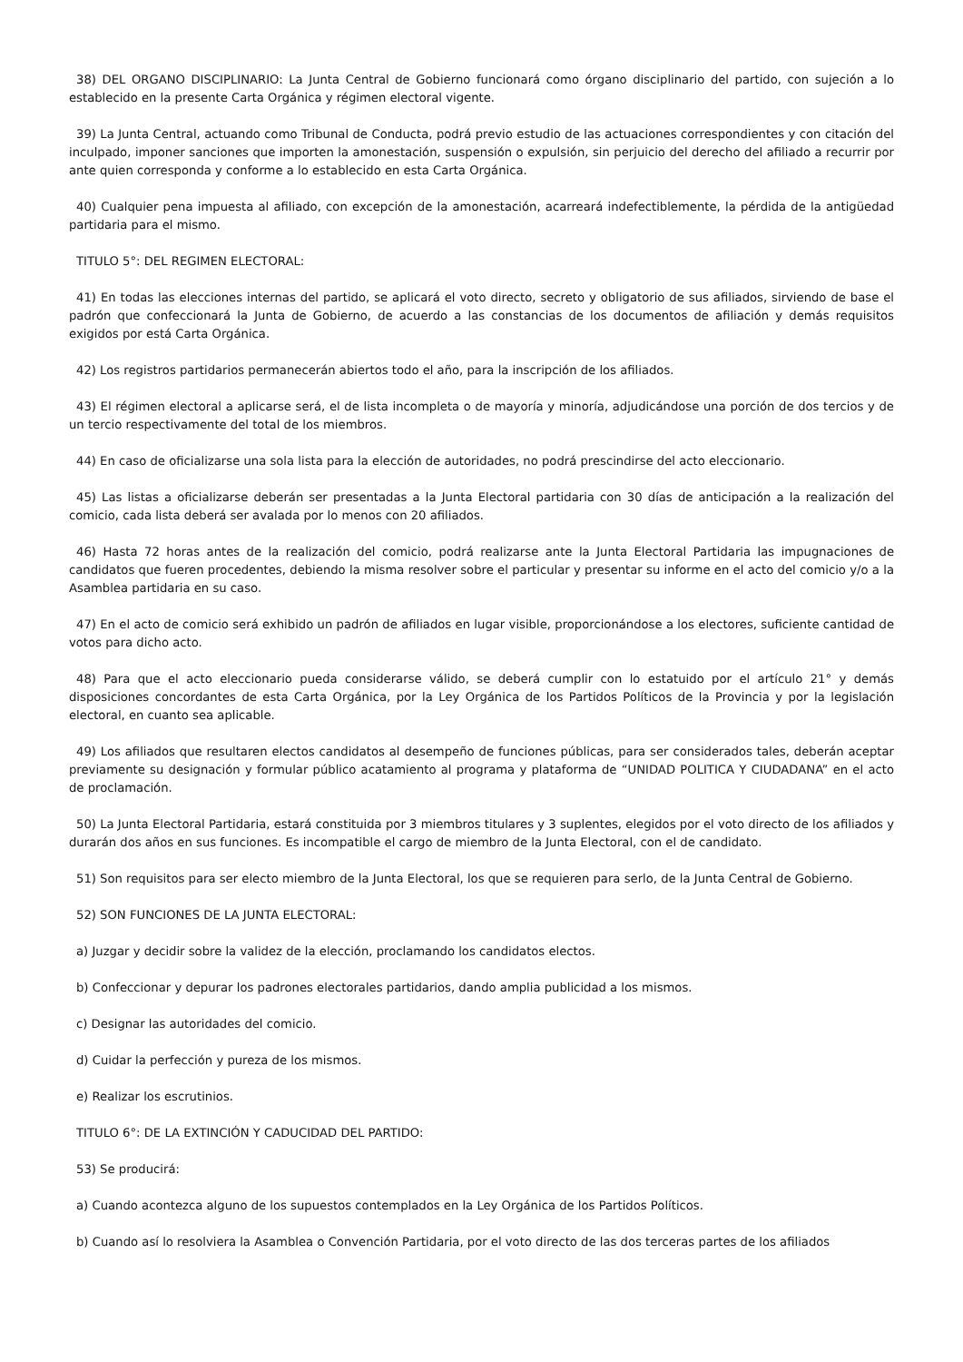38) DEL ORGANO DISCIPLINARIO: La Junta Central de Gobierno funcionará como órgano disciplinario del partido, con sujeción a lo establecido en la presente Carta Orgánica y régimen electoral vigente.
39) La Junta Central, actuando como Tribunal de Conducta, podrá previo estudio de las actuaciones correspondientes y con citación del inculpado, imponer sanciones que importen la amonestación, suspensión o expulsión, sin perjuicio del derecho del afiliado a recurrir por ante quien corresponda y conforme a lo establecido en esta Carta Orgánica.
40) Cualquier pena impuesta al afiliado, con excepción de la amonestación, acarreará indefectiblemente, la pérdida de la antigüedad partidaria para el mismo.
TITULO 5°: DEL REGIMEN ELECTORAL:
41) En todas las elecciones internas del partido, se aplicará el voto directo, secreto y obligatorio de sus afiliados, sirviendo de base el padrón que confeccionará la Junta de Gobierno, de acuerdo a las constancias de los documentos de afiliación y demás requisitos exigidos por está Carta Orgánica.
42) Los registros partidarios permanecerán abiertos todo el año, para la inscripción de los afiliados.
43) El régimen electoral a aplicarse será, el de lista incompleta o de mayoría y minoría, adjudicándose una porción de dos tercios y de un tercio respectivamente del total de los miembros.
44) En caso de oficializarse una sola lista para la elección de autoridades, no podrá prescindirse del acto eleccionario.
45) Las listas a oficializarse deberán ser presentadas a la Junta Electoral partidaria con 30 días de anticipación a la realización del comicio, cada lista deberá ser avalada por lo menos con 20 afiliados.
46) Hasta 72 horas antes de la realización del comicio, podrá realizarse ante la Junta Electoral Partidaria las impugnaciones de candidatos que fueren procedentes, debiendo la misma resolver sobre el particular y presentar su informe en el acto del comicio y/o a la Asamblea partidaria en su caso.
47) En el acto de comicio será exhibido un padrón de afiliados en lugar visible, proporcionándose a los electores, suficiente cantidad de votos para dicho acto.
48) Para que el acto eleccionario pueda considerarse válido, se deberá cumplir con lo estatuido por el artículo 21° y demás disposiciones concordantes de esta Carta Orgánica, por la Ley Orgánica de los Partidos Políticos de la Provincia y por la legislación electoral, en cuanto sea aplicable.
49) Los afiliados que resultaren electos candidatos al desempeño de funciones públicas, para ser considerados tales, deberán aceptar previamente su designación y formular público acatamiento al programa y plataforma de “UNIDAD POLITICA Y CIUDADANA” en el acto de proclamación.
50) La Junta Electoral Partidaria, estará constituida por 3 miembros titulares y 3 suplentes, elegidos por el voto directo de los afiliados y durarán dos años en sus funciones. Es incompatible el cargo de miembro de la Junta Electoral, con el de candidato.
51) Son requisitos para ser electo miembro de la Junta Electoral, los que se requieren para serlo, de la Junta Central de Gobierno.
52) SON FUNCIONES DE LA JUNTA ELECTORAL:
a) Juzgar y decidir sobre la validez de la elección, proclamando los candidatos electos.
b) Confeccionar y depurar los padrones electorales partidarios, dando amplia publicidad a los mismos.
c) Designar las autoridades del comicio.
d) Cuidar la perfección y pureza de los mismos.
e) Realizar los escrutinios.
TITULO 6°: DE LA EXTINCIÓN Y CADUCIDAD DEL PARTIDO:
53) Se producirá:
a) Cuando acontezca alguno de los supuestos contemplados en la Ley Orgánica de los Partidos Políticos.
b) Cuando así lo resolviera la Asamblea o Convención Partidaria, por el voto directo de las dos terceras partes de los afiliados